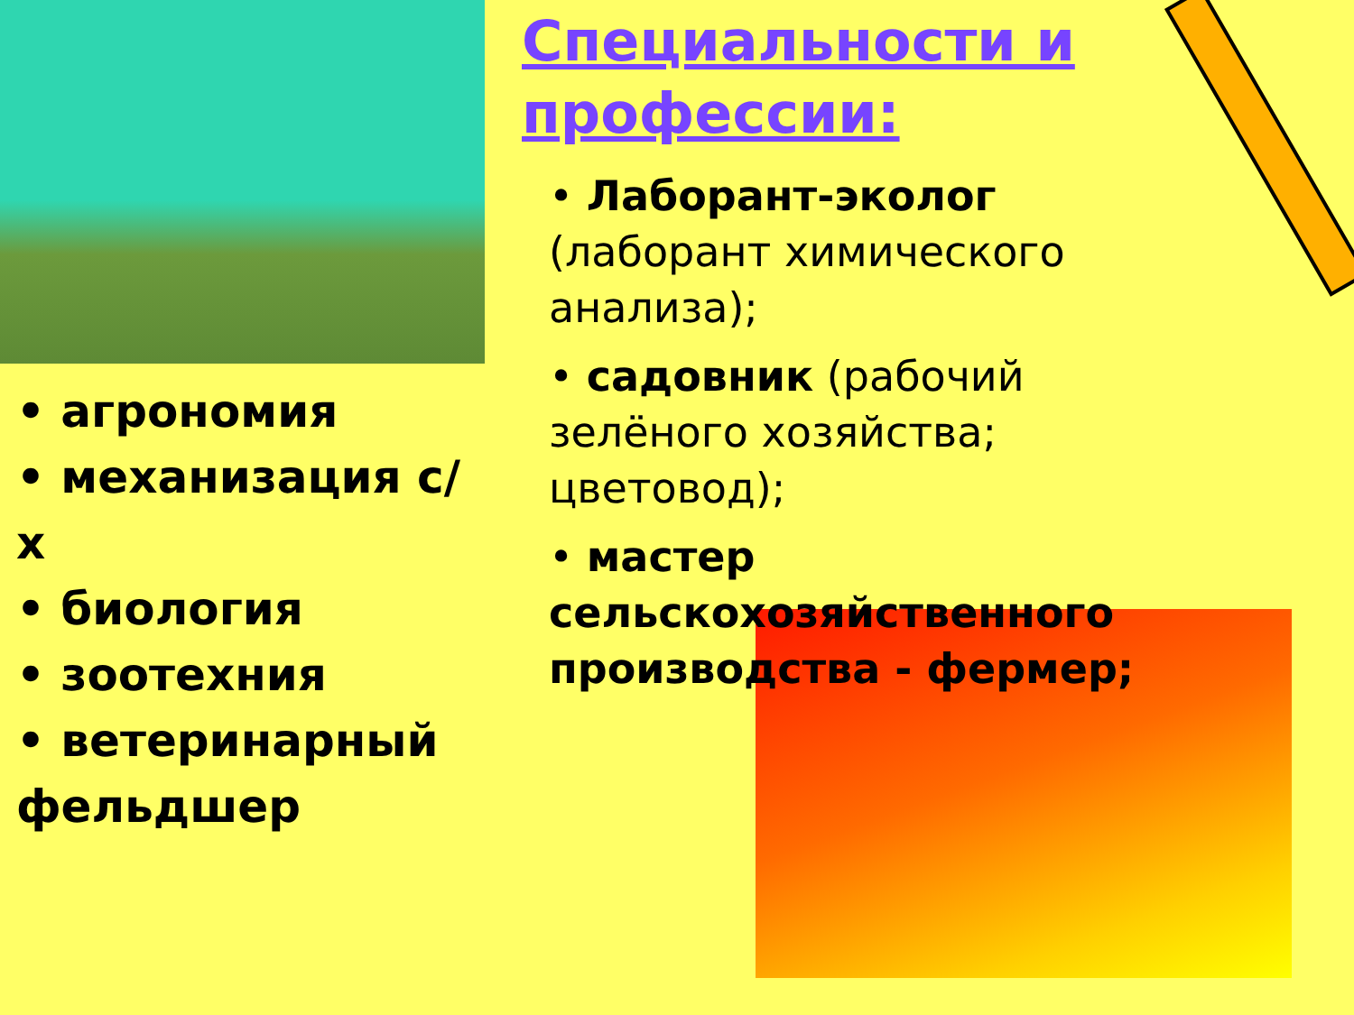• агрономия
• механизация с/х
• биология
• зоотехния
• ветеринарный фельдшер
Специальности и профессии:
• Лаборант-эколог (лаборант химического анализа);
• садовник (рабочий зелёного хозяйства; цветовод);
• мастер сельскохозяйственного производства - фермер;